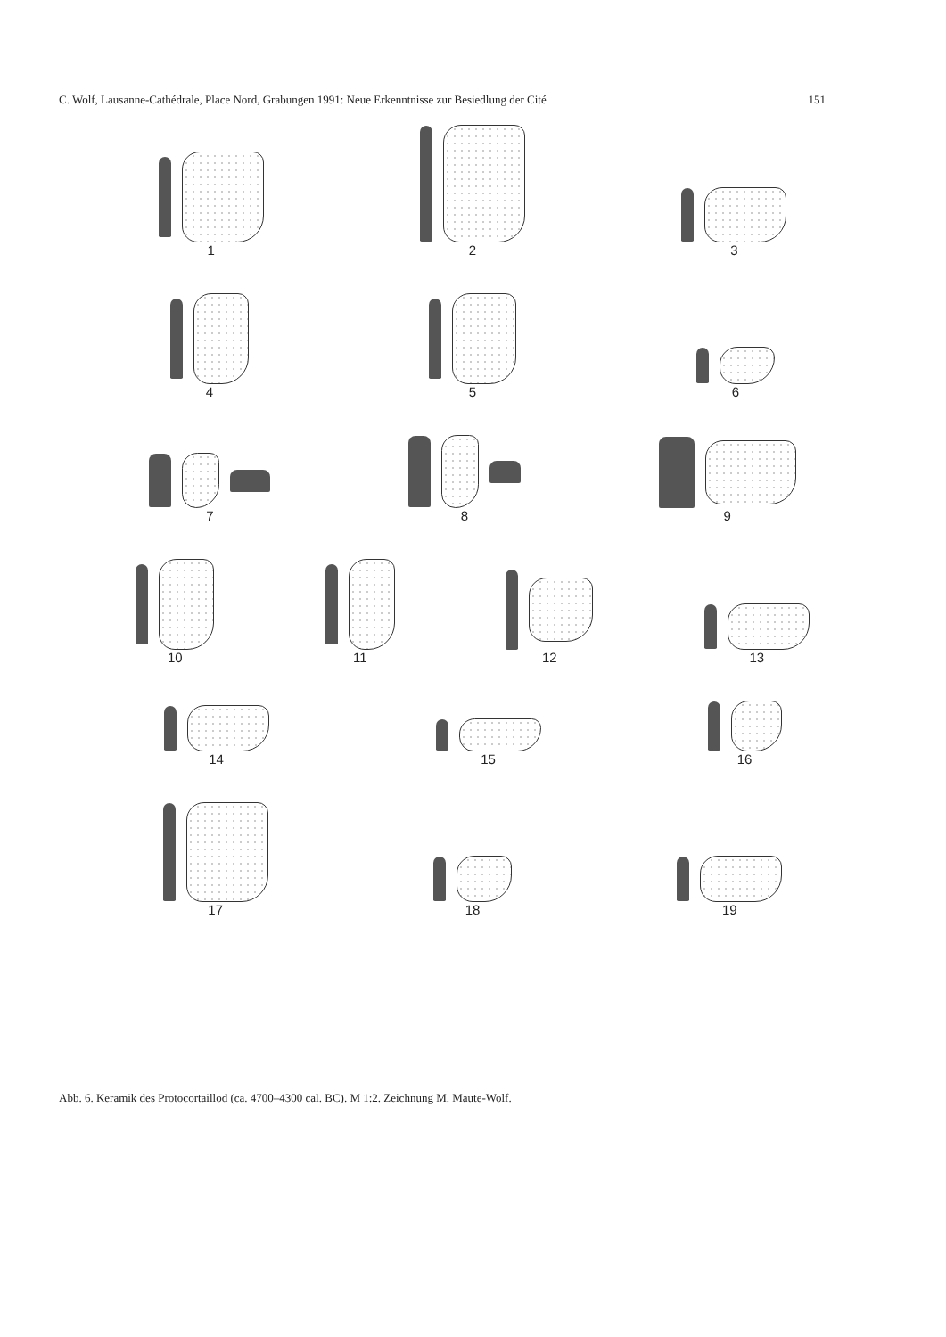C. Wolf, Lausanne-Cathédrale, Place Nord, Grabungen 1991: Neue Erkenntnisse zur Besiedlung der Cité 151
1
2
3
4
5
6
7
8
9
10
11
12
13
14
15
16
17
18
19
Abb. 6. Keramik des Protocortaillod (ca. 4700–4300 cal. BC). M 1:2. Zeichnung M. Maute-Wolf.